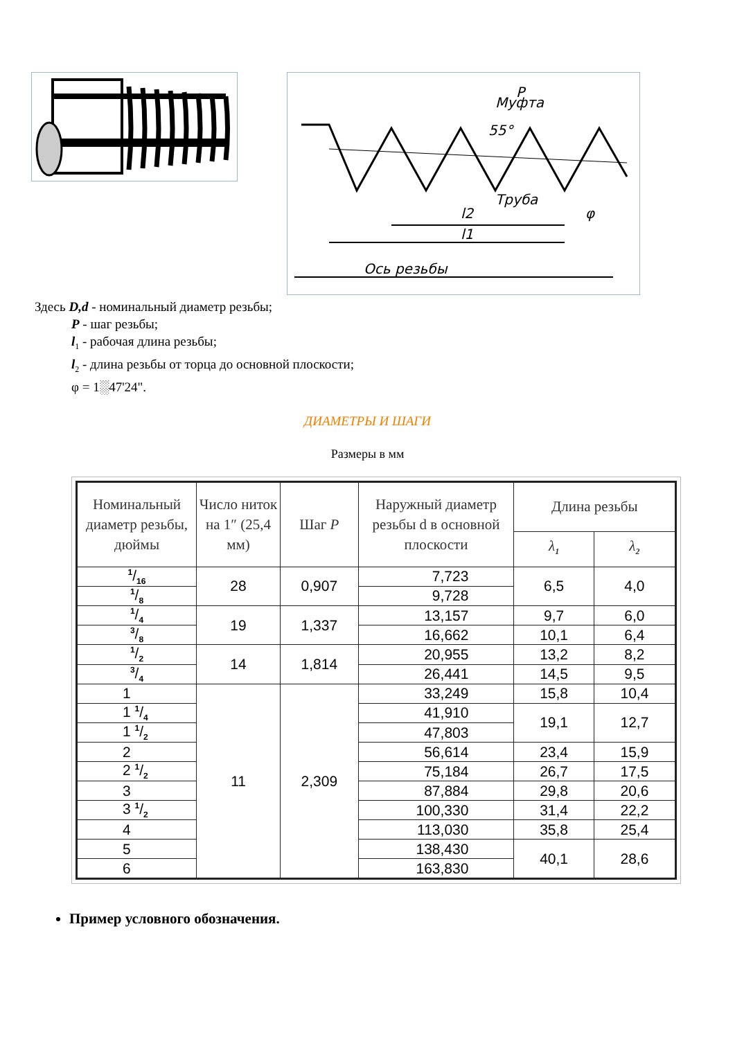Муфта
Труба
P
55°
Ось резьбы
l1
l2
φ
Здесь D,d - номинальный диаметр резьбы;
P - шаг резьбы;
l<sub>1</sub> - рабочая длина резьбы;
l<sub>2</sub> - длина резьбы от торца до основной плоскости;
φ = 1░47'24".
ДИАМЕТРЫ И ШАГИ
Размеры в мм
| Номинальный диаметр резьбы, дюймы | Число ниток на 1″ (25,4 мм) | Шаг P | Наружный диаметр резьбы d в основной плоскости | Длина резьбы | |
| --- | --- | --- | --- | --- | --- |
| | | | | λ<sub>1</sub> | λ<sub>2</sub> |
| 1/16 | 28 | 0,907 | 7,723 | 6,5 | 4,0 |
| 1/8 | | | 9,728 | | |
| 1/4 | 19 | 1,337 | 13,157 | 9,7 | 6,0 |
| 3/8 | | | 16,662 | 10,1 | 6,4 |
| 1/2 | 14 | 1,814 | 20,955 | 13,2 | 8,2 |
| 3/4 | | | 26,441 | 14,5 | 9,5 |
| 1 | 11 | 2,309 | 33,249 | 15,8 | 10,4 |
| 1 1/4 | | | 41,910 | 19,1 | 12,7 |
| 1 1/2 | | | 47,803 | | |
| 2 | | | 56,614 | 23,4 | 15,9 |
| 2 1/2 | | | 75,184 | 26,7 | 17,5 |
| 3 | | | 87,884 | 29,8 | 20,6 |
| 3 1/2 | | | 100,330 | 31,4 | 22,2 |
| 4 | | | 113,030 | 35,8 | 25,4 |
| 5 | | | 138,430 | 40,1 | 28,6 |
| 6 | | | 163,830 | | |
Пример условного обозначения.